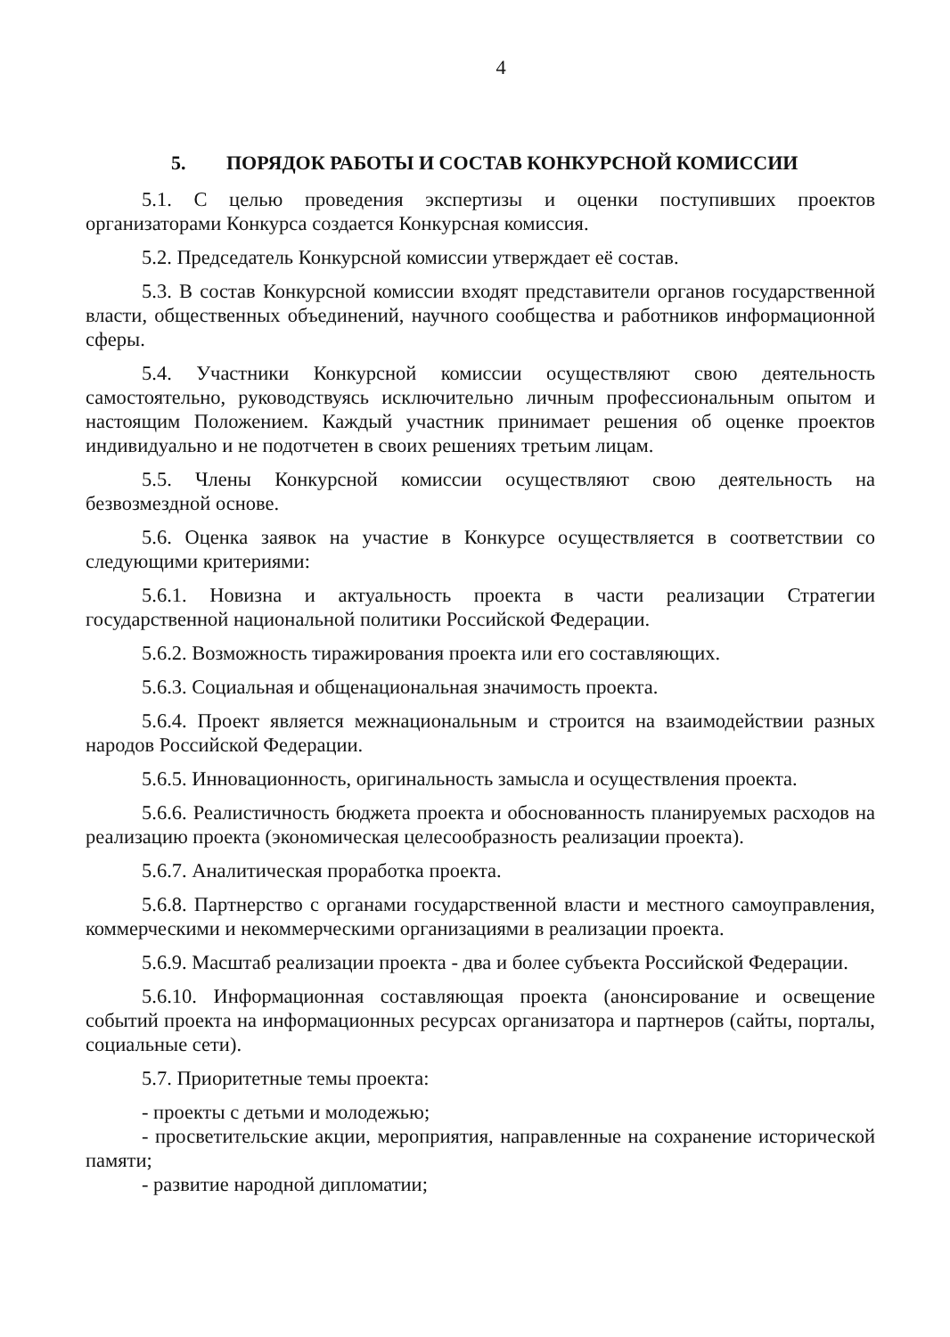4
5. ПОРЯДОК РАБОТЫ И СОСТАВ КОНКУРСНОЙ КОМИССИИ
5.1. С целью проведения экспертизы и оценки поступивших проектов организаторами Конкурса создается Конкурсная комиссия.
5.2. Председатель Конкурсной комиссии утверждает её состав.
5.3. В состав Конкурсной комиссии входят представители органов государственной власти, общественных объединений, научного сообщества и работников информационной сферы.
5.4. Участники Конкурсной комиссии осуществляют свою деятельность самостоятельно, руководствуясь исключительно личным профессиональным опытом и настоящим Положением. Каждый участник принимает решения об оценке проектов индивидуально и не подотчетен в своих решениях третьим лицам.
5.5. Члены Конкурсной комиссии осуществляют свою деятельность на безвозмездной основе.
5.6. Оценка заявок на участие в Конкурсе осуществляется в соответствии со следующими критериями:
5.6.1. Новизна и актуальность проекта в части реализации Стратегии государственной национальной политики Российской Федерации.
5.6.2. Возможность тиражирования проекта или его составляющих.
5.6.3. Социальная и общенациональная значимость проекта.
5.6.4. Проект является межнациональным и строится на взаимодействии разных народов Российской Федерации.
5.6.5. Инновационность, оригинальность замысла и осуществления проекта.
5.6.6. Реалистичность бюджета проекта и обоснованность планируемых расходов на реализацию проекта (экономическая целесообразность реализации проекта).
5.6.7. Аналитическая проработка проекта.
5.6.8. Партнерство с органами государственной власти и местного самоуправления, коммерческими и некоммерческими организациями в реализации проекта.
5.6.9. Масштаб реализации проекта - два и более субъекта Российской Федерации.
5.6.10. Информационная составляющая проекта (анонсирование и освещение событий проекта на информационных ресурсах организатора и партнеров (сайты, порталы, социальные сети).
5.7. Приоритетные темы проекта:
- проекты с детьми и молодежью;
- просветительские акции, мероприятия, направленные на сохранение исторической памяти;
- развитие народной дипломатии;